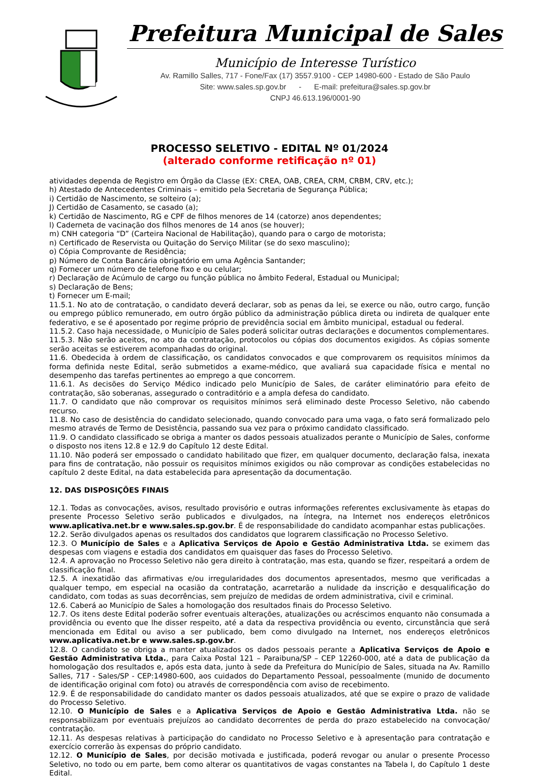Prefeitura Municipal de Sales
Município de Interesse Turístico
Av. Ramillo Salles, 717 - Fone/Fax (17) 3557.9100 - CEP 14980-600 - Estado de São Paulo
Site: www.sales.sp.gov.br - E-mail: prefeitura@sales.sp.gov.br
CNPJ 46.613.196/0001-90
PROCESSO SELETIVO - EDITAL Nº 01/2024
(alterado conforme retificação nº 01)
atividades dependa de Registro em Órgão da Classe (EX: CREA, OAB, CREA, CRM, CRBM, CRV, etc.);
h) Atestado de Antecedentes Criminais – emitido pela Secretaria de Segurança Pública;
i) Certidão de Nascimento, se solteiro (a);
J) Certidão de Casamento, se casado (a);
k) Certidão de Nascimento, RG e CPF de filhos menores de 14 (catorze) anos dependentes;
l) Caderneta de vacinação dos filhos menores de 14 anos (se houver);
m) CNH categoria “D” (Carteira Nacional de Habilitação), quando para o cargo de motorista;
n) Certificado de Reservista ou Quitação do Serviço Militar (se do sexo masculino);
o) Cópia Comprovante de Residência;
p) Número de Conta Bancária obrigatório em uma Agência Santander;
q) Fornecer um número de telefone fixo e ou celular;
r) Declaração de Acúmulo de cargo ou função pública no âmbito Federal, Estadual ou Municipal;
s) Declaração de Bens;
t) Fornecer um E-mail;
11.5.1. No ato de contratação, o candidato deverá declarar, sob as penas da lei, se exerce ou não, outro cargo, função ou emprego público remunerado, em outro órgão público da administração pública direta ou indireta de qualquer ente federativo, e se é aposentado por regime próprio de previdência social em âmbito municipal, estadual ou federal.
11.5.2. Caso haja necessidade, o Município de Sales poderá solicitar outras declarações e documentos complementares.
11.5.3. Não serão aceitos, no ato da contratação, protocolos ou cópias dos documentos exigidos. As cópias somente serão aceitas se estiverem acompanhadas do original.
11.6. Obedecida à ordem de classificação, os candidatos convocados e que comprovarem os requisitos mínimos da forma definida neste Edital, serão submetidos a exame-médico, que avaliará sua capacidade física e mental no desempenho das tarefas pertinentes ao emprego a que concorrem.
11.6.1. As decisões do Serviço Médico indicado pelo Município de Sales, de caráter eliminatório para efeito de contratação, são soberanas, assegurado o contraditório e a ampla defesa do candidato.
11.7. O candidato que não comprovar os requisitos mínimos será eliminado deste Processo Seletivo, não cabendo recurso.
11.8. No caso de desistência do candidato selecionado, quando convocado para uma vaga, o fato será formalizado pelo mesmo através de Termo de Desistência, passando sua vez para o próximo candidato classificado.
11.9. O candidato classificado se obriga a manter os dados pessoais atualizados perante o Município de Sales, conforme o disposto nos itens 12.8 e 12.9 do Capítulo 12 deste Edital.
11.10. Não poderá ser empossado o candidato habilitado que fizer, em qualquer documento, declaração falsa, inexata para fins de contratação, não possuir os requisitos mínimos exigidos ou não comprovar as condições estabelecidas no capítulo 2 deste Edital, na data estabelecida para apresentação da documentação.
12. DAS DISPOSIÇÕES FINAIS
12.1. Todas as convocações, avisos, resultado provisório e outras informações referentes exclusivamente às etapas do presente Processo Seletivo serão publicados e divulgados, na íntegra, na Internet nos endereços eletrônicos www.aplicativa.net.br e www.sales.sp.gov.br. É de responsabilidade do candidato acompanhar estas publicações.
12.2. Serão divulgados apenas os resultados dos candidatos que lograrem classificação no Processo Seletivo.
12.3. O Município de Sales e a Aplicativa Serviços de Apoio e Gestão Administrativa Ltda. se eximem das despesas com viagens e estadia dos candidatos em quaisquer das fases do Processo Seletivo.
12.4. A aprovação no Processo Seletivo não gera direito à contratação, mas esta, quando se fizer, respeitará a ordem de classificação final.
12.5. A inexatidão das afirmativas e/ou irregularidades dos documentos apresentados, mesmo que verificadas a qualquer tempo, em especial na ocasião da contratação, acarretarão a nulidade da inscrição e desqualificação do candidato, com todas as suas decorrências, sem prejuízo de medidas de ordem administrativa, civil e criminal.
12.6. Caberá ao Município de Sales a homologação dos resultados finais do Processo Seletivo.
12.7. Os itens deste Edital poderão sofrer eventuais alterações, atualizações ou acréscimos enquanto não consumada a providência ou evento que lhe disser respeito, até a data da respectiva providência ou evento, circunstância que será mencionada em Edital ou aviso a ser publicado, bem como divulgado na Internet, nos endereços eletrônicos www.aplicativa.net.br e www.sales.sp.gov.br.
12.8. O candidato se obriga a manter atualizados os dados pessoais perante a Aplicativa Serviços de Apoio e Gestão Administrativa Ltda., para Caixa Postal 121 – Paraibuna/SP – CEP 12260-000, até a data de publicação da homologação dos resultados e, após esta data, junto à sede da Prefeitura do Município de Sales, situada na Av. Ramillo Salles, 717 - Sales/SP - CEP:14980-600, aos cuidados do Departamento Pessoal, pessoalmente (munido de documento de identificação original com foto) ou através de correspondência com aviso de recebimento.
12.9. É de responsabilidade do candidato manter os dados pessoais atualizados, até que se expire o prazo de validade do Processo Seletivo.
12.10. O Município de Sales e a Aplicativa Serviços de Apoio e Gestão Administrativa Ltda. não se responsabilizam por eventuais prejuízos ao candidato decorrentes de perda do prazo estabelecido na convocação/ contratação.
12.11. As despesas relativas à participação do candidato no Processo Seletivo e à apresentação para contratação e exercício correrão às expensas do próprio candidato.
12.12. O Município de Sales, por decisão motivada e justificada, poderá revogar ou anular o presente Processo Seletivo, no todo ou em parte, bem como alterar os quantitativos de vagas constantes na Tabela I, do Capítulo 1 deste Edital.